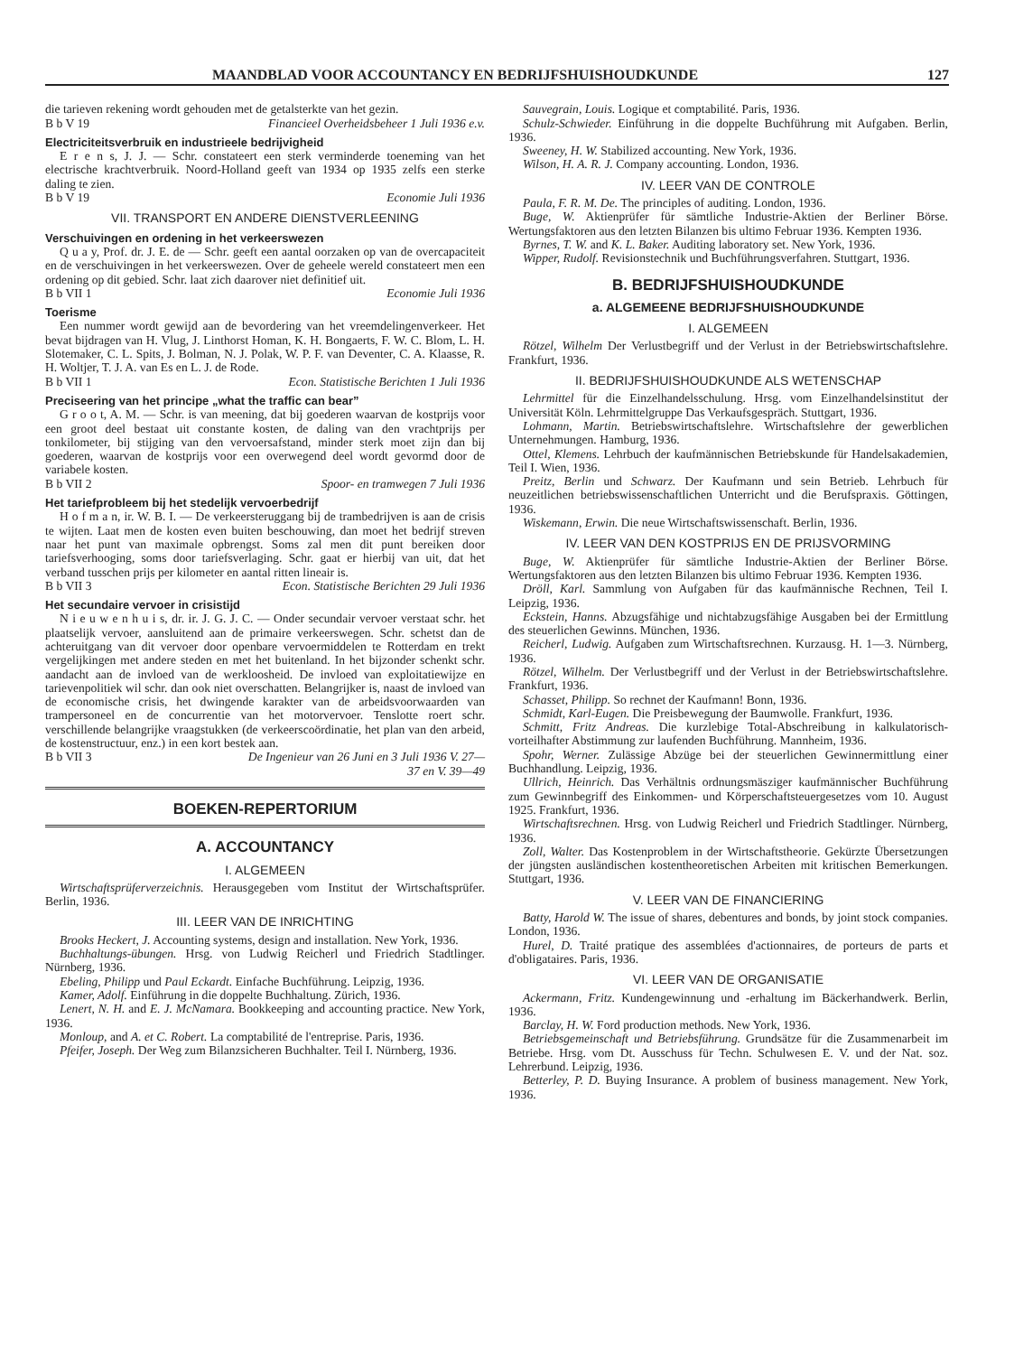MAANDBLAD VOOR ACCOUNTANCY EN BEDRIJFSHUISHOUDKUNDE 127
die tarieven rekening wordt gehouden met de getalsterkte van het gezin.
B b V 19 Financieel Overheidsbeheer 1 Juli 1936 e.v.
Electriciteitsverbruik en industrieele bedrijvigheid
E r e n s, J. J. — Schr. constateert een sterk verminderde toeneming van het electrische krachtverbruik. Noord-Holland geeft van 1934 op 1935 zelfs een sterke daling te zien.
B b V 19 Economie Juli 1936
VII. TRANSPORT EN ANDERE DIENSTVERLEENING
Verschuivingen en ordening in het verkeerswezen
Q u a y, Prof. dr. J. E. de — Schr. geeft een aantal oorzaken op van de overcapaciteit en de verschuivingen in het verkeerswezen. Over de geheele wereld constateert men een ordening op dit gebied. Schr. laat zich daarover niet definitief uit.
B b VII 1 Economie Juli 1936
Toerisme
Een nummer wordt gewijd aan de bevordering van het vreemdelingenverkeer. Het bevat bijdragen van H. Vlug, J. Linthorst Homan, K. H. Bongaerts, F. W. C. Blom, L. H. Slotemaker, C. L. Spits, J. Bolman, N. J. Polak, W. P. F. van Deventer, C. A. Klaasse, R. H. Woltjer, T. J. A. van Es en L. J. de Rode.
B b VII 1 Econ. Statistische Berichten 1 Juli 1936
Preciseering van het principe „what the traffic can bear”
G r o o t, A. M. — Schr. is van meening, dat bij goederen waarvan de kostprijs voor een groot deel bestaat uit constante kosten, de daling van den vrachtprijs per tonkilometer, bij stijging van den vervoersafstand, minder sterk moet zijn dan bij goederen, waarvan de kostprijs voor een overwegend deel wordt gevormd door de variabele kosten.
B b VII 2 Spoor- en tramwegen 7 Juli 1936
Het tariefprobleem bij het stedelijk vervoerbedrijf
H o f m a n, ir. W. B. I. — De verkeersteruggang bij de trambedrijven is aan de crisis te wijten. Laat men de kosten even buiten beschouwing, dan moet het bedrijf streven naar het punt van maximale opbrengst. Soms zal men dit punt bereiken door tariefsverhooging, soms door tariefsverlaging. Schr. gaat er hierbij van uit, dat het verband tusschen prijs per kilometer en aantal ritten lineair is.
B b VII 3 Econ. Statistische Berichten 29 Juli 1936
Het secundaire vervoer in crisistijd
N i e u w e n h u i s, dr. ir. J. G. J. C. — Onder secundair vervoer verstaat schr. het plaatselijk vervoer, aansluitend aan de primaire verkeerswegen. Schr. schetst dan de achteruitgang van dit vervoer door openbare vervoermiddelen te Rotterdam en trekt vergelijkingen met andere steden en met het buitenland. In het bijzonder schenkt schr. aandacht aan de invloed van de werkloosheid. De invloed van exploitatiewijze en tarievenpolitiek wil schr. dan ook niet overschatten. Belangrijker is, naast de invloed van de economische crisis, het dwingende karakter van de arbeidsvoorwaarden van trampersoneel en de concurrentie van het motorvervoer. Tenslotte roert schr. verschillende belangrijke vraagstukken (de verkeerscoördinatie, het plan van den arbeid, de kostenstructuur, enz.) in een kort bestek aan.
B b VII 3 De Ingenieur van 26 Juni en 3 Juli 1936 V. 27—
37 en V. 39—49
BOEKEN-REPERTORIUM
A. ACCOUNTANCY
I. ALGEMEEN
Wirtschaftsprüferverzeichnis. Herausgegeben vom Institut der Wirtschaftsprüfer. Berlin, 1936.
III. LEER VAN DE INRICHTING
Brooks Heckert, J. Accounting systems, design and installation. New York, 1936.
Buchhaltungs-übungen. Hrsg. von Ludwig Reicherl und Friedrich Stadtlinger. Nürnberg, 1936.
Ebeling, Philipp und Paul Eckardt. Einfache Buchführung. Leipzig, 1936.
Kamer, Adolf. Einführung in die doppelte Buchhaltung. Zürich, 1936.
Lenert, N. H. and E. J. McNamara. Bookkeeping and accounting practice. New York, 1936.
Monloup, and A. et C. Robert. La comptabilité de l'entreprise. Paris, 1936.
Pfeifer, Joseph. Der Weg zum Bilanzsicheren Buchhalter. Teil I. Nürnberg, 1936.
Sauvegrain, Louis. Logique et comptabilité. Paris, 1936.
Schulz-Schwieder. Einführung in die doppelte Buchführung mit Aufgaben. Berlin, 1936.
Sweeney, H. W. Stabilized accounting. New York, 1936.
Wilson, H. A. R. J. Company accounting. London, 1936.
IV. LEER VAN DE CONTROLE
Paula, F. R. M. De. The principles of auditing. London, 1936.
Buge, W. Aktienprüfer für sämtliche Industrie-Aktien der Berliner Börse. Wertungsfaktoren aus den letzten Bilanzen bis ultimo Februar 1936. Kempten 1936.
Byrnes, T. W. and K. L. Baker. Auditing laboratory set. New York, 1936.
Wipper, Rudolf. Revisionstechnik und Buchführungsverfahren. Stuttgart, 1936.
B. BEDRIJFSHUISHOUDKUNDE
a. ALGEMEENE BEDRIJFSHUISHOUDKUNDE
I. ALGEMEEN
Rötzel, Wilhelm Der Verlustbegriff und der Verlust in der Betriebswirtschaftslehre. Frankfurt, 1936.
II. BEDRIJFSHUISHOUDKUNDE ALS WETENSCHAP
Lehrmittel für die Einzelhandelsschulung. Hrsg. vom Einzelhandelsinstitut der Universität Köln. Lehrmittelgruppe Das Verkaufsgespräch. Stuttgart, 1936.
Lohmann, Martin. Betriebswirtschaftslehre. Wirtschaftslehre der gewerblichen Unternehmungen. Hamburg, 1936.
Ottel, Klemens. Lehrbuch der kaufmännischen Betriebskunde für Handelsakademien, Teil I. Wien, 1936.
Preitz, Berlin und Schwarz. Der Kaufmann und sein Betrieb. Lehrbuch für neuzeitlichen betriebswissenschaftlichen Unterricht und die Berufspraxis. Göttingen, 1936.
Wiskemann, Erwin. Die neue Wirtschaftswissenschaft. Berlin, 1936.
IV. LEER VAN DEN KOSTPRIJS EN DE PRIJSVORMING
Buge, W. Aktienprüfer für sämtliche Industrie-Aktien der Berliner Börse. Wertungsfaktoren aus den letzten Bilanzen bis ultimo Februar 1936. Kempten 1936.
Dröll, Karl. Sammlung von Aufgaben für das kaufmännische Rechnen, Teil I. Leipzig, 1936.
Eckstein, Hanns. Abzugsfähige und nichtabzugsfähige Ausgaben bei der Ermittlung des steuerlichen Gewinns. München, 1936.
Reicherl, Ludwig. Aufgaben zum Wirtschaftsrechnen. Kurzausg. H. 1—3. Nürnberg, 1936.
Rötzel, Wilhelm. Der Verlustbegriff und der Verlust in der Betriebswirtschaftslehre. Frankfurt, 1936.
Schasset, Philipp. So rechnet der Kaufmann! Bonn, 1936.
Schmidt, Karl-Eugen. Die Preisbewegung der Baumwolle. Frankfurt, 1936.
Schmitt, Fritz Andreas. Die kurzlebige Total-Abschreibung in kalkulatorisch-vorteilhafter Abstimmung zur laufenden Buchführung. Mannheim, 1936.
Spohr, Werner. Zulässige Abzüge bei der steuerlichen Gewinnermittlung einer Buchhandlung. Leipzig, 1936.
Ullrich, Heinrich. Das Verhältnis ordnungsmäsziger kaufmännischer Buchführung zum Gewinnbegriff des Einkommen- und Körperschaftsteuergesetzes vom 10. August 1925. Frankfurt, 1936.
Wirtschaftsrechnen. Hrsg. von Ludwig Reicherl und Friedrich Stadtlinger. Nürnberg, 1936.
Zoll, Walter. Das Kostenproblem in der Wirtschaftstheorie. Gekürzte Übersetzungen der jüngsten ausländischen kostentheoretischen Arbeiten mit kritischen Bemerkungen. Stuttgart, 1936.
V. LEER VAN DE FINANCIERING
Batty, Harold W. The issue of shares, debentures and bonds, by joint stock companies. London, 1936.
Hurel, D. Traité pratique des assemblées d'actionnaires, de porteurs de parts et d'obligataires. Paris, 1936.
VI. LEER VAN DE ORGANISATIE
Ackermann, Fritz. Kundengewinnung und -erhaltung im Bäckerhandwerk. Berlin, 1936.
Barclay, H. W. Ford production methods. New York, 1936.
Betriebsgemeinschaft und Betriebsführung. Grundsätze für die Zusammenarbeit im Betriebe. Hrsg. vom Dt. Ausschuss für Techn. Schulwesen E. V. und der Nat. soz. Lehrerbund. Leipzig, 1936.
Betterley, P. D. Buying Insurance. A problem of business management. New York, 1936.